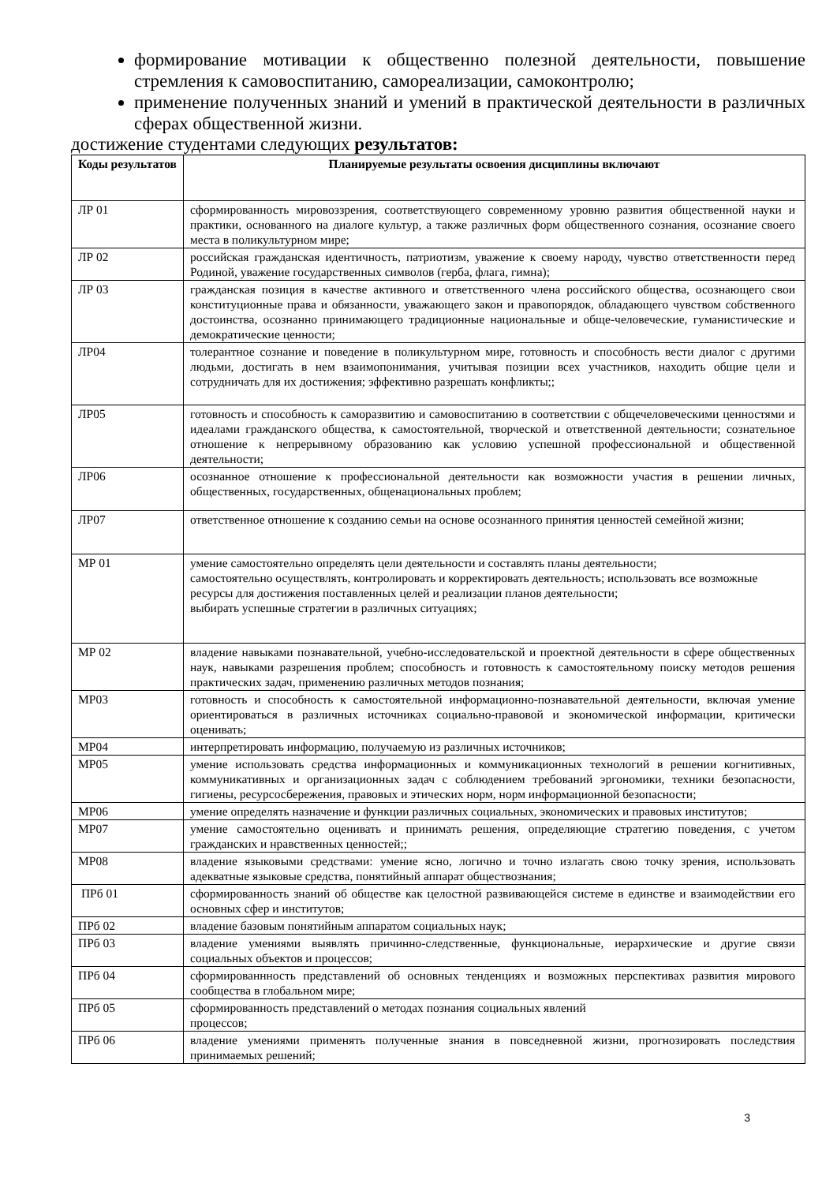формирование мотивации к общественно полезной деятельности, повышение стремления к самовоспитанию, самореализации, самоконтролю;
применение полученных знаний и умений в практической деятельности в различных сферах общественной жизни.
достижение студентами следующих результатов:
| Коды результатов | Планируемые результаты освоения дисциплины включают |
| --- | --- |
| ЛР 01 | сформированность мировоззрения, соответствующего современному уровню развития общественной науки и практики, основанного на диалоге культур, а также различных форм общественного сознания, осознание своего места в поликультурном мире; |
| ЛР 02 | российская гражданская идентичность, патриотизм, уважение к своему народу, чувство ответственности перед Родиной, уважение государственных символов (герба, флага, гимна); |
| ЛР 03 | гражданская позиция в качестве активного и ответственного члена российского общества, осознающего свои конституционные права и обязанности, уважающего закон и правопорядок, обладающего чувством собственного достоинства, осознанно принимающего традиционные национальные и обще-человеческие, гуманистические и демократические ценности; |
| ЛР04 | толерантное сознание и поведение в поликультурном мире, готовность и способность вести диалог с другими людьми, достигать в нем взаимопонимания, учитывая позиции всех участников, находить общие цели и сотрудничать для их достижения; эффективно разрешать конфликты;; |
| ЛР05 | готовность и способность к саморазвитию и самовоспитанию в соответствии с общечеловеческими ценностями и идеалами гражданского общества, к самостоятельной, творческой и ответственной деятельности; сознательное отношение к непрерывному образованию как условию успешной профессиональной и общественной деятельности; |
| ЛР06 | осознанное отношение к профессиональной деятельности как возможности участия в решении личных, общественных, государственных, общенациональных проблем; |
| ЛР07 | ответственное отношение к созданию семьи на основе осознанного принятия ценностей семейной жизни; |
| МР 01 | умение самостоятельно определять цели деятельности и составлять планы деятельности; самостоятельно осуществлять, контролировать и корректировать деятельность; использовать все возможные ресурсы для достижения поставленных целей и реализации планов деятельности; выбирать успешные стратегии в различных ситуациях; |
| МР 02 | владение навыками познавательной, учебно-исследовательской и проектной деятельности в сфере общественных наук, навыками разрешения проблем; способность и готовность к самостоятельному поиску методов решения практических задач, применению различных методов познания; |
| МР03 | готовность и способность к самостоятельной информационно-познавательной деятельности, включая умение ориентироваться в различных источниках социально-правовой и экономической информации, критически оценивать; |
| МР04 | интерпретировать информацию, получаемую из различных источников; |
| МР05 | умение использовать средства информационных и коммуникационных технологий в решении когнитивных, коммуникативных и организационных задач с соблюдением требований эргономики, техники безопасности, гигиены, ресурсосбережения, правовых и этических норм, норм информационной безопасности; |
| МР06 | умение определять назначение и функции различных социальных, экономических и правовых институтов; |
| МР07 | умение самостоятельно оценивать и принимать решения, определяющие стратегию поведения, с учетом гражданских и нравственных ценностей;; |
| МР08 | владение языковыми средствами: умение ясно, логично и точно излагать свою точку зрения, использовать адекватные языковые средства, понятийный аппарат обществознания; |
| ПРб 01 | сформированность знаний об обществе как целостной развивающейся системе в единстве и взаимодействии его основных сфер и институтов; |
| ПРб 02 | владение базовым понятийным аппаратом социальных наук; |
| ПРб 03 | владение умениями выявлять причинно-следственные, функциональные, иерархические и другие связи социальных объектов и процессов; |
| ПРб 04 | сформированнность представлений об основных тенденциях и возможных перспективах развития мирового сообщества в глобальном мире; |
| ПРб 05 | сформированность представлений о методах познания социальных явлений процессов; |
| ПРб 06 | владение умениями применять полученные знания в повседневной жизни, прогнозировать последствия принимаемых решений; |
3